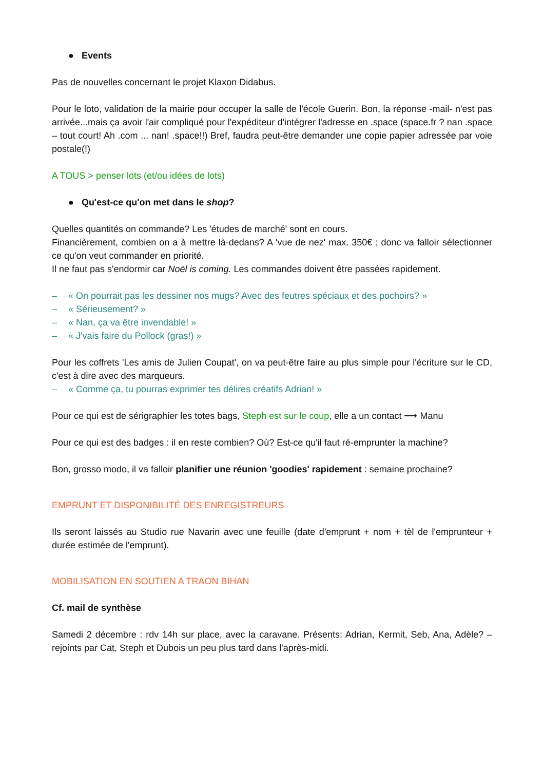● Events
Pas de nouvelles concernant le projet Klaxon Didabus.
Pour le loto, validation de la mairie pour occuper la salle de l'école Guerin. Bon, la réponse -mail- n'est pas arrivée...mais ça avoir l'air compliqué pour l'expéditeur d'intégrer l'adresse en .space (space.fr ? nan .space – tout court! Ah .com ... nan! .space!!) Bref, faudra peut-être demander une copie papier adressée par voie postale(!)
A TOUS > penser lots (et/ou idées de lots)
● Qu'est-ce qu'on met dans le shop?
Quelles quantités on commande? Les 'études de marché' sont en cours.
Financièrement, combien on a à mettre là-dedans? A 'vue de nez' max. 350€ ; donc va falloir sélectionner ce qu'on veut commander en priorité.
Il ne faut pas s'endormir car Noël is coming. Les commandes doivent être passées rapidement.
– « On pourrait pas les dessiner nos mugs? Avec des feutres spéciaux et des pochoirs? »
– « Sérieusement? »
– « Nan, ça va être invendable! »
– « J'vais faire du Pollock (gras!) »
Pour les coffrets 'Les amis de Julien Coupat', on va peut-être faire au plus simple pour l'écriture sur le CD, c'est à dire avec des marqueurs.
– « Comme ça, tu pourras exprimer tes délires créatifs Adrian! »
Pour ce qui est de sérigraphier les totes bags, Steph est sur le coup, elle a un contact ⟶ Manu
Pour ce qui est des badges : il en reste combien? Où? Est-ce qu'il faut ré-emprunter la machine?
Bon, grosso modo, il va falloir planifier une réunion 'goodies' rapidement : semaine prochaine?
EMPRUNT ET DISPONIBILITÉ DES ENREGISTREURS
Ils seront laissés au Studio rue Navarin avec une feuille (date d'emprunt + nom + tèl de l'emprunteur + durée estimée de l'emprunt).
MOBILISATION EN SOUTIEN A TRAON BIHAN
Cf. mail de synthèse
Samedi 2 décembre : rdv 14h sur place, avec la caravane. Présents: Adrian, Kermit, Seb, Ana, Adèle? – rejoints par Cat, Steph et Dubois un peu plus tard dans l'après-midi.